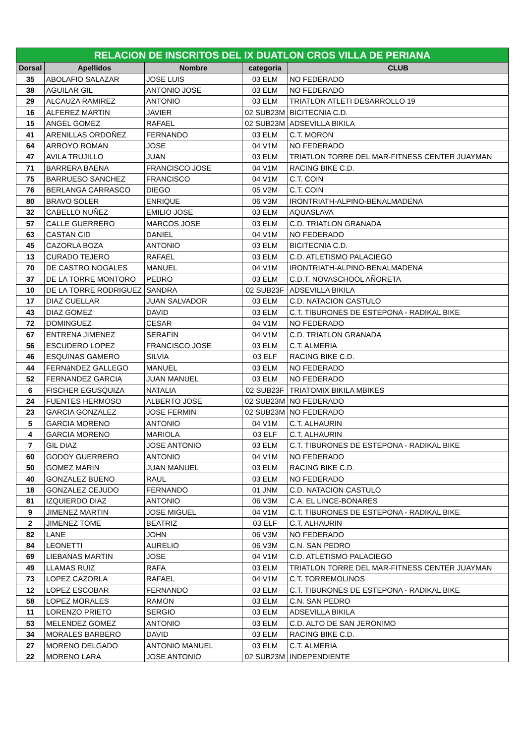| RELACION DE INSCRITOS DEL IX DUATLON CROS VILLA DE PERIANA | | | | |
| --- | --- | --- | --- | --- |
| Dorsal | Apellidos | Nombre | categoria | CLUB |
| 35 | ABOLAFIO SALAZAR | JOSE LUIS | 03 ELM | NO FEDERADO |
| 38 | AGUILAR GIL | ANTONIO JOSE | 03 ELM | NO FEDERADO |
| 29 | ALCAUZA RAMIREZ | ANTONIO | 03 ELM | TRIATLON ATLETI DESARROLLO 19 |
| 16 | ALFEREZ MARTIN | JAVIER | 02 SUB23M | BICITECNIA C.D. |
| 15 | ANGEL GOMEZ | RAFAEL | 02 SUB23M | ADSEVILLA BIKILA |
| 41 | ARENILLAS ORDOÑEZ | FERNANDO | 03 ELM | C.T. MORON |
| 64 | ARROYO ROMAN | JOSE | 04 V1M | NO FEDERADO |
| 47 | AVILA TRUJILLO | JUAN | 03 ELM | TRIATLON TORRE DEL MAR-FITNESS CENTER JUAYMAN |
| 71 | BARRERA BAENA | FRANCISCO JOSE | 04 V1M | RACING BIKE C.D. |
| 75 | BARRUESO SANCHEZ | FRANCISCO | 04 V1M | C.T. COIN |
| 76 | BERLANGA CARRASCO | DIEGO | 05 V2M | C.T. COIN |
| 80 | BRAVO SOLER | ENRIQUE | 06 V3M | IRONTRIATH-ALPINO-BENALMADENA |
| 32 | CABELLO NUÑEZ | EMILIO JOSE | 03 ELM | AQUASLAVA |
| 57 | CALLE GUERRERO | MARCOS JOSE | 03 ELM | C.D. TRIATLON GRANADA |
| 63 | CASTAN CID | DANIEL | 04 V1M | NO FEDERADO |
| 45 | CAZORLA BOZA | ANTONIO | 03 ELM | BICITECNIA C.D. |
| 13 | CURADO TEJERO | RAFAEL | 03 ELM | C.D. ATLETISMO PALACIEGO |
| 70 | DE CASTRO NOGALES | MANUEL | 04 V1M | IRONTRIATH-ALPINO-BENALMADENA |
| 37 | DE LA TORRE MONTORO | PEDRO | 03 ELM | C.D.T. NOVASCHOOL AÑORETA |
| 10 | DE LA TORRE RODRIGUEZ | SANDRA | 02 SUB23F | ADSEVILLA BIKILA |
| 17 | DIAZ CUELLAR | JUAN SALVADOR | 03 ELM | C.D. NATACION CASTULO |
| 43 | DIAZ GOMEZ | DAVID | 03 ELM | C.T. TIBURONES DE ESTEPONA - RADIKAL BIKE |
| 72 | DOMINGUEZ | CESAR | 04 V1M | NO FEDERADO |
| 67 | ENTRENA JIMENEZ | SERAFIN | 04 V1M | C.D. TRIATLON GRANADA |
| 56 | ESCUDERO LOPEZ | FRANCISCO JOSE | 03 ELM | C.T. ALMERIA |
| 46 | ESQUINAS GAMERO | SILVIA | 03 ELF | RACING BIKE C.D. |
| 44 | FERNáNDEZ GALLEGO | MANUEL | 03 ELM | NO FEDERADO |
| 52 | FERNANDEZ GARCIA | JUAN MANUEL | 03 ELM | NO FEDERADO |
| 6 | FISCHER EGUSQUIZA | NATALIA | 02 SUB23F | TRIATOMIX BIKILA MBIKES |
| 24 | FUENTES HERMOSO | ALBERTO JOSE | 02 SUB23M | NO FEDERADO |
| 23 | GARCIA GONZALEZ | JOSE FERMIN | 02 SUB23M | NO FEDERADO |
| 5 | GARCIA MORENO | ANTONIO | 04 V1M | C.T. ALHAURIN |
| 4 | GARCIA MORENO | MARIOLA | 03 ELF | C.T. ALHAURIN |
| 7 | GIL DIAZ | JOSE ANTONIO | 03 ELM | C.T. TIBURONES DE ESTEPONA - RADIKAL BIKE |
| 60 | GODOY GUERRERO | ANTONIO | 04 V1M | NO FEDERADO |
| 50 | GOMEZ MARIN | JUAN MANUEL | 03 ELM | RACING BIKE C.D. |
| 40 | GONZALEZ BUENO | RAUL | 03 ELM | NO FEDERADO |
| 18 | GONZALEZ CEJUDO | FERNANDO | 01 JNM | C.D. NATACION CASTULO |
| 81 | IZQUIERDO DIAZ | ANTONIO | 06 V3M | C.A. EL LINCE-BONARES |
| 9 | JIMENEZ MARTIN | JOSE MIGUEL | 04 V1M | C.T. TIBURONES DE ESTEPONA - RADIKAL BIKE |
| 2 | JIMENEZ TOME | BEATRIZ | 03 ELF | C.T. ALHAURIN |
| 82 | LANE | JOHN | 06 V3M | NO FEDERADO |
| 84 | LEONETTI | AURELIO | 06 V3M | C.N. SAN PEDRO |
| 69 | LIEBANAS MARTIN | JOSE | 04 V1M | C.D. ATLETISMO PALACIEGO |
| 49 | LLAMAS RUIZ | RAFA | 03 ELM | TRIATLON TORRE DEL MAR-FITNESS CENTER JUAYMAN |
| 73 | LOPEZ CAZORLA | RAFAEL | 04 V1M | C.T. TORREMOLINOS |
| 12 | LOPEZ ESCOBAR | FERNANDO | 03 ELM | C.T. TIBURONES DE ESTEPONA - RADIKAL BIKE |
| 58 | LOPEZ MORALES | RAMON | 03 ELM | C.N. SAN PEDRO |
| 11 | LORENZO PRIETO | SERGIO | 03 ELM | ADSEVILLA BIKILA |
| 53 | MELENDEZ GOMEZ | ANTONIO | 03 ELM | C.D. ALTO DE SAN JERONIMO |
| 34 | MORALES BARBERO | DAVID | 03 ELM | RACING BIKE C.D. |
| 27 | MORENO DELGADO | ANTONIO MANUEL | 03 ELM | C.T. ALMERIA |
| 22 | MORENO LARA | JOSE ANTONIO | 02 SUB23M | INDEPENDIENTE |